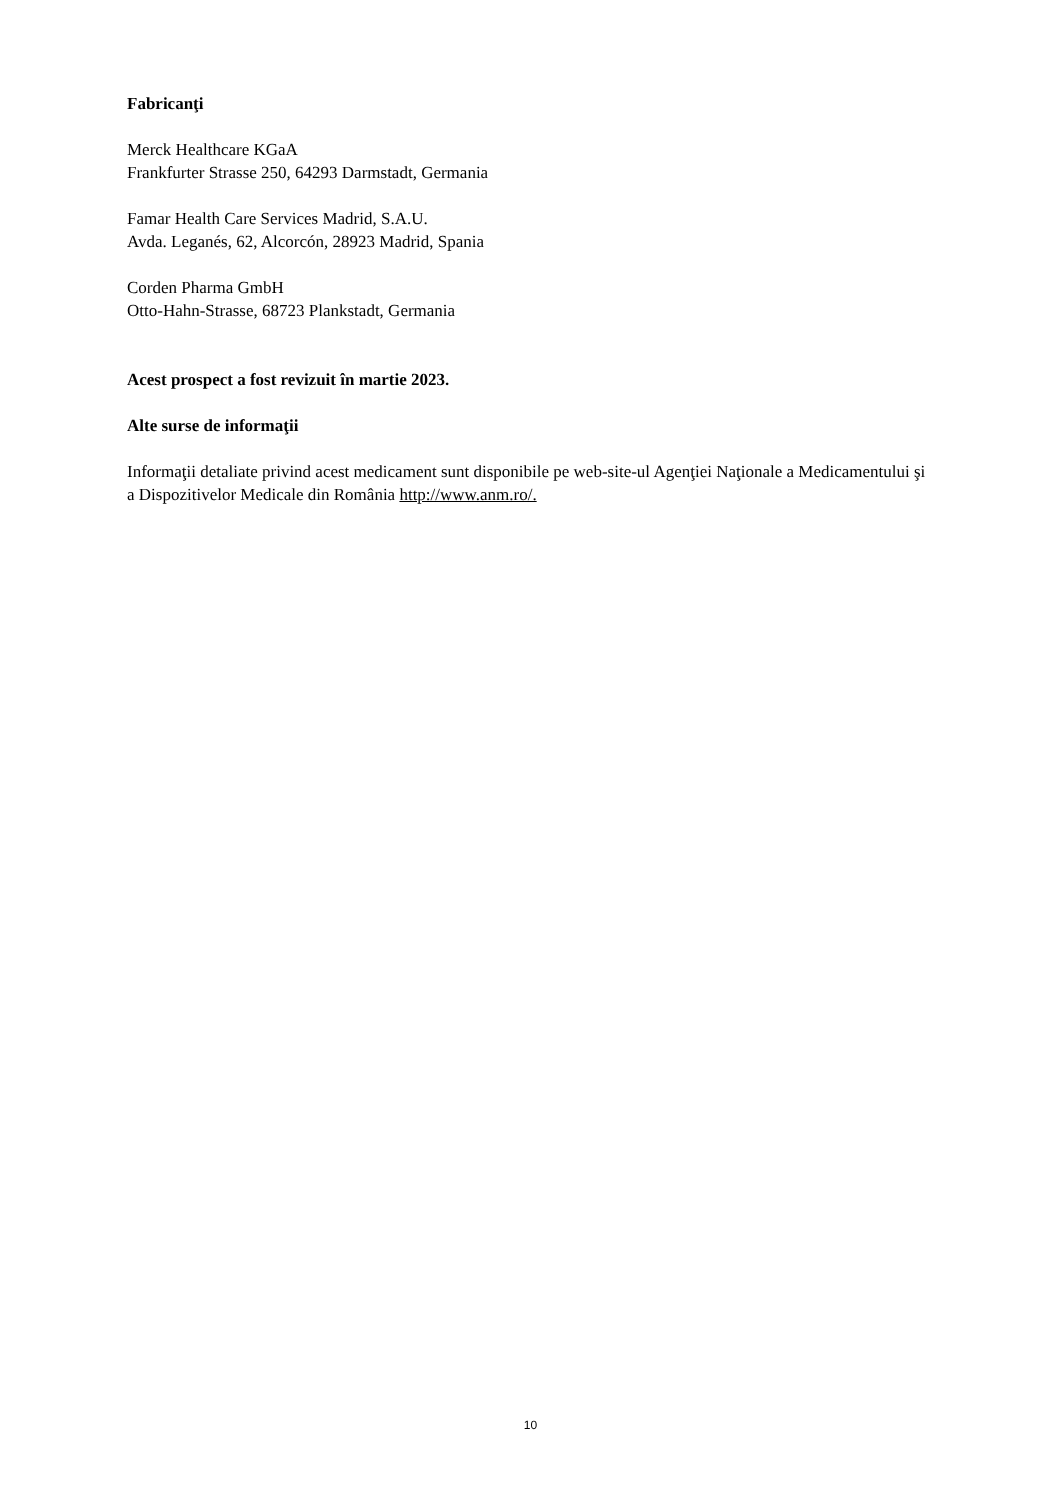Fabricanţi
Merck Healthcare KGaA
Frankfurter Strasse 250, 64293 Darmstadt, Germania
Famar Health Care Services Madrid, S.A.U.
Avda. Leganés, 62, Alcorcón, 28923 Madrid, Spania
Corden Pharma GmbH
Otto-Hahn-Strasse, 68723 Plankstadt, Germania
Acest prospect a fost revizuit în martie 2023.
Alte surse de informaţii
Informaţii detaliate privind acest medicament sunt disponibile pe web-site-ul Agenţiei Naţionale a Medicamentului şi a Dispozitivelor Medicale din România http://www.anm.ro/.
10